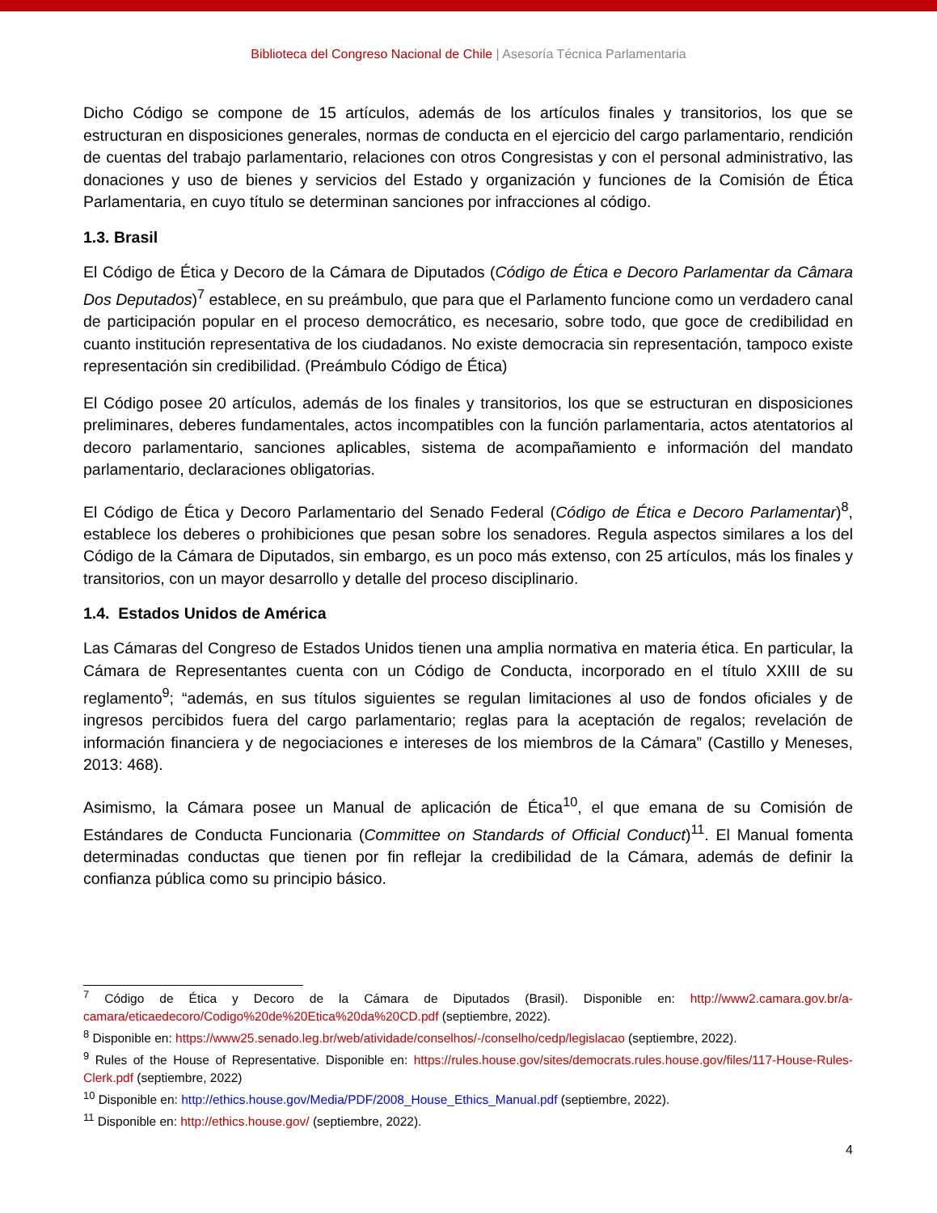Biblioteca del Congreso Nacional de Chile | Asesoría Técnica Parlamentaria
Dicho Código se compone de 15 artículos, además de los artículos finales y transitorios, los que se estructuran en disposiciones generales, normas de conducta en el ejercicio del cargo parlamentario, rendición de cuentas del trabajo parlamentario, relaciones con otros Congresistas y con el personal administrativo, las donaciones y uso de bienes y servicios del Estado y organización y funciones de la Comisión de Ética Parlamentaria, en cuyo título se determinan sanciones por infracciones al código.
1.3. Brasil
El Código de Ética y Decoro de la Cámara de Diputados (Código de Ética e Decoro Parlamentar da Câmara Dos Deputados)<sup>7</sup> establece, en su preámbulo, que para que el Parlamento funcione como un verdadero canal de participación popular en el proceso democrático, es necesario, sobre todo, que goce de credibilidad en cuanto institución representativa de los ciudadanos. No existe democracia sin representación, tampoco existe representación sin credibilidad. (Preámbulo Código de Ética)
El Código posee 20 artículos, además de los finales y transitorios, los que se estructuran en disposiciones preliminares, deberes fundamentales, actos incompatibles con la función parlamentaria, actos atentatorios al decoro parlamentario, sanciones aplicables, sistema de acompañamiento e información del mandato parlamentario, declaraciones obligatorias.
El Código de Ética y Decoro Parlamentario del Senado Federal (Código de Ética e Decoro Parlamentar)<sup>8</sup>, establece los deberes o prohibiciones que pesan sobre los senadores. Regula aspectos similares a los del Código de la Cámara de Diputados, sin embargo, es un poco más extenso, con 25 artículos, más los finales y transitorios, con un mayor desarrollo y detalle del proceso disciplinario.
1.4. Estados Unidos de América
Las Cámaras del Congreso de Estados Unidos tienen una amplia normativa en materia ética. En particular, la Cámara de Representantes cuenta con un Código de Conducta, incorporado en el título XXIII de su reglamento<sup>9</sup>; “además, en sus títulos siguientes se regulan limitaciones al uso de fondos oficiales y de ingresos percibidos fuera del cargo parlamentario; reglas para la aceptación de regalos; revelación de información financiera y de negociaciones e intereses de los miembros de la Cámara” (Castillo y Meneses, 2013: 468).
Asimismo, la Cámara posee un Manual de aplicación de Ética<sup>10</sup>, el que emana de su Comisión de Estándares de Conducta Funcionaria (Committee on Standards of Official Conduct)<sup>11</sup>. El Manual fomenta determinadas conductas que tienen por fin reflejar la credibilidad de la Cámara, además de definir la confianza pública como su principio básico.
<sup>7</sup> Código de Ética y Decoro de la Cámara de Diputados (Brasil). Disponible en: http://www2.camara.gov.br/a-camara/eticaedecoro/Codigo%20de%20Etica%20da%20CD.pdf (septiembre, 2022).
<sup>8</sup> Disponible en: https://www25.senado.leg.br/web/atividade/conselhos/-/conselho/cedp/legislacao (septiembre, 2022).
<sup>9</sup> Rules of the House of Representative. Disponible en: https://rules.house.gov/sites/democrats.rules.house.gov/files/117-House-Rules-Clerk.pdf (septiembre, 2022)
<sup>10</sup> Disponible en: http://ethics.house.gov/Media/PDF/2008_House_Ethics_Manual.pdf (septiembre, 2022).
<sup>11</sup> Disponible en: http://ethics.house.gov/ (septiembre, 2022).
4